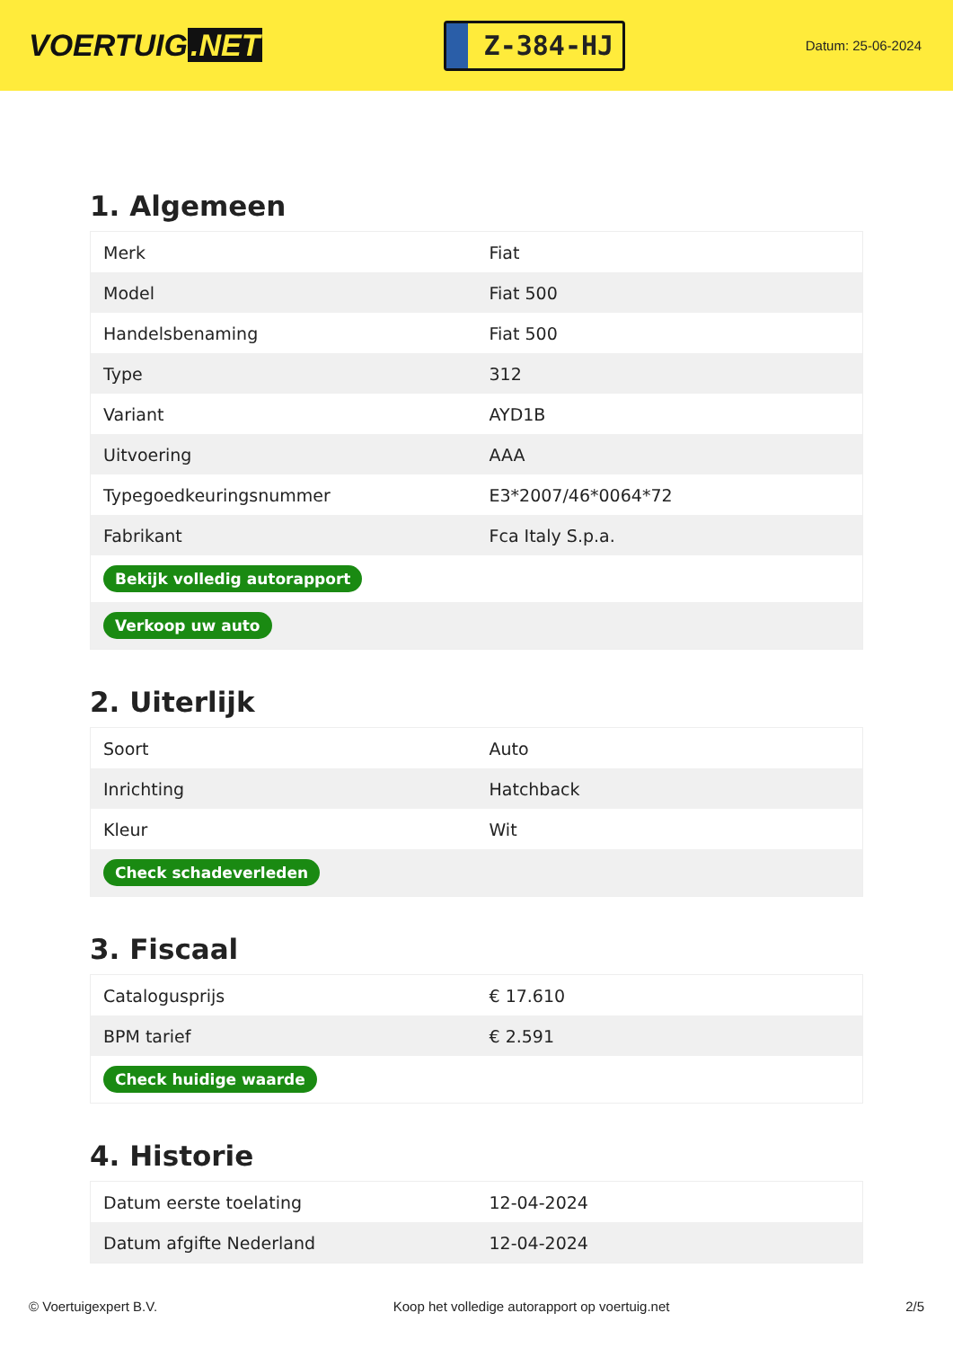VOERTUIG.NET
Z-384-HJ
Datum: 25-06-2024
1. Algemeen
| Merk | Fiat |
| Model | Fiat 500 |
| Handelsbenaming | Fiat 500 |
| Type | 312 |
| Variant | AYD1B |
| Uitvoering | AAA |
| Typegoedkeuringsnummer | E3*2007/46*0064*72 |
| Fabrikant | Fca Italy S.p.a. |
| Bekijk volledig autorapport | |
| Verkoop uw auto | |
2. Uiterlijk
| Soort | Auto |
| Inrichting | Hatchback |
| Kleur | Wit |
| Check schadeverleden | |
3. Fiscaal
| Catalogusprijs | € 17.610 |
| BPM tarief | € 2.591 |
| Check huidige waarde | |
4. Historie
| Datum eerste toelating | 12-04-2024 |
| Datum afgifte Nederland | 12-04-2024 |
© Voertuigexpert B.V. Koop het volledige autorapport op voertuig.net 2/5